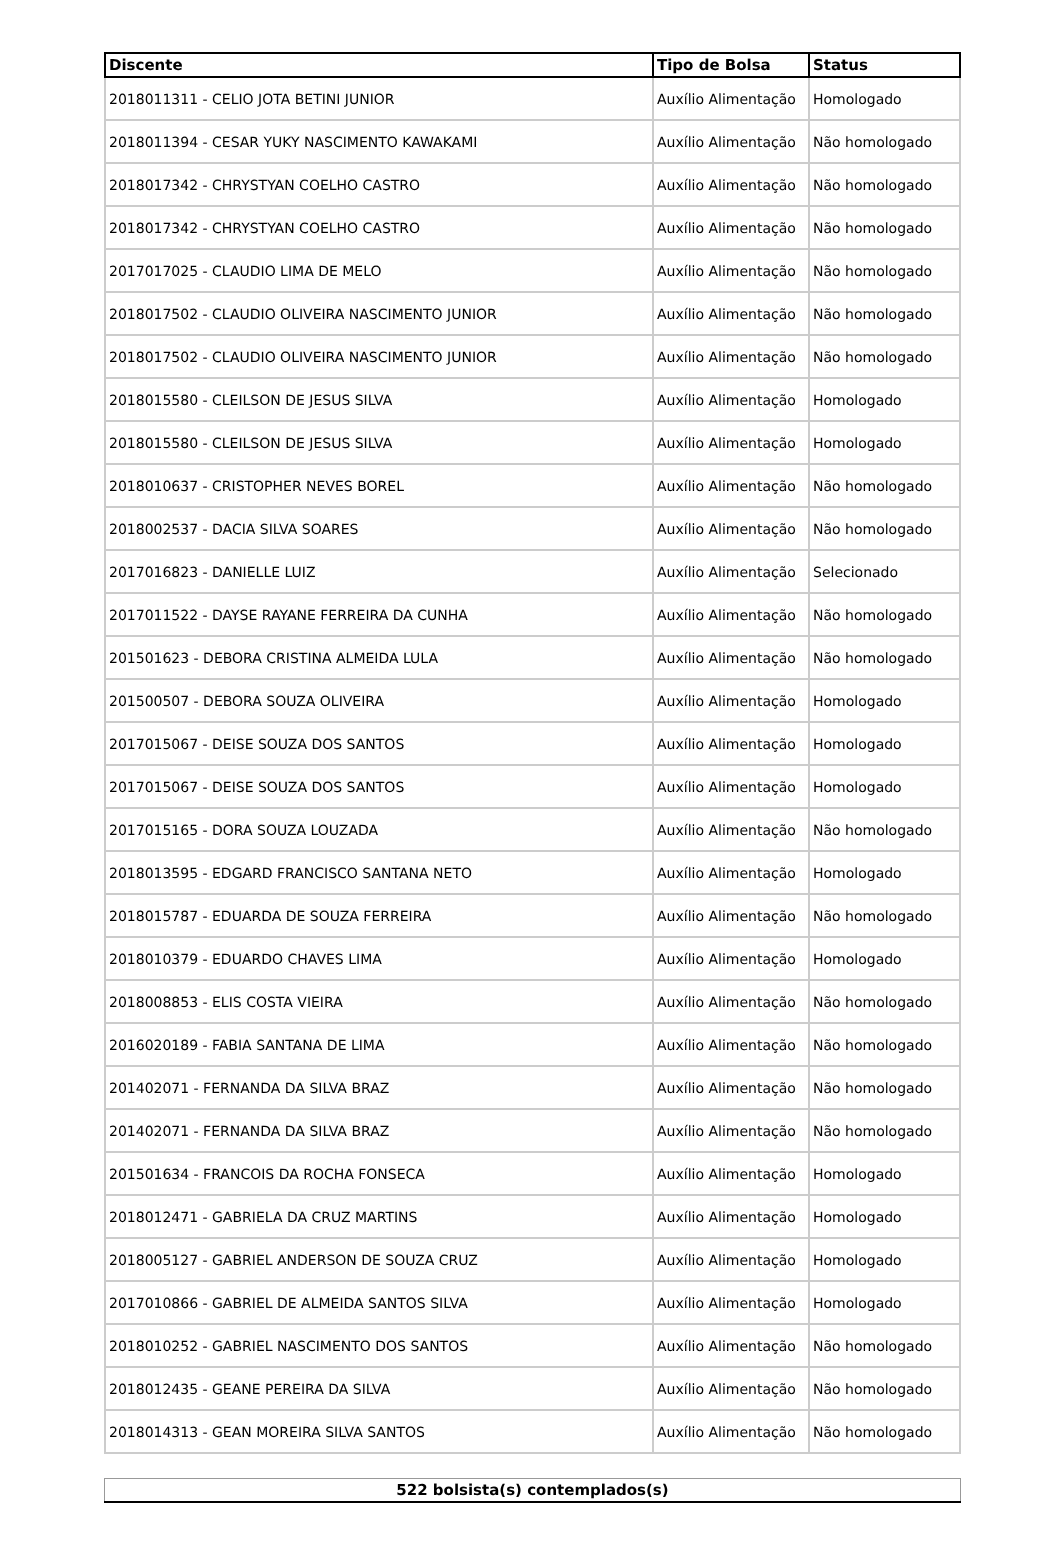| Discente | Tipo de Bolsa | Status |
| --- | --- | --- |
| 2018011311 - CELIO JOTA BETINI JUNIOR | Auxílio Alimentação | Homologado |
| 2018011394 - CESAR YUKY NASCIMENTO KAWAKAMI | Auxílio Alimentação | Não homologado |
| 2018017342 - CHRYSTYAN COELHO CASTRO | Auxílio Alimentação | Não homologado |
| 2018017342 - CHRYSTYAN COELHO CASTRO | Auxílio Alimentação | Não homologado |
| 2017017025 - CLAUDIO LIMA DE MELO | Auxílio Alimentação | Não homologado |
| 2018017502 - CLAUDIO OLIVEIRA NASCIMENTO JUNIOR | Auxílio Alimentação | Não homologado |
| 2018017502 - CLAUDIO OLIVEIRA NASCIMENTO JUNIOR | Auxílio Alimentação | Não homologado |
| 2018015580 - CLEILSON DE JESUS SILVA | Auxílio Alimentação | Homologado |
| 2018015580 - CLEILSON DE JESUS SILVA | Auxílio Alimentação | Homologado |
| 2018010637 - CRISTOPHER NEVES BOREL | Auxílio Alimentação | Não homologado |
| 2018002537 - DACIA SILVA SOARES | Auxílio Alimentação | Não homologado |
| 2017016823 - DANIELLE LUIZ | Auxílio Alimentação | Selecionado |
| 2017011522 - DAYSE RAYANE FERREIRA DA CUNHA | Auxílio Alimentação | Não homologado |
| 201501623 - DEBORA CRISTINA ALMEIDA LULA | Auxílio Alimentação | Não homologado |
| 201500507 - DEBORA SOUZA OLIVEIRA | Auxílio Alimentação | Homologado |
| 2017015067 - DEISE SOUZA DOS SANTOS | Auxílio Alimentação | Homologado |
| 2017015067 - DEISE SOUZA DOS SANTOS | Auxílio Alimentação | Homologado |
| 2017015165 - DORA SOUZA LOUZADA | Auxílio Alimentação | Não homologado |
| 2018013595 - EDGARD FRANCISCO SANTANA NETO | Auxílio Alimentação | Homologado |
| 2018015787 - EDUARDA DE SOUZA FERREIRA | Auxílio Alimentação | Não homologado |
| 2018010379 - EDUARDO CHAVES LIMA | Auxílio Alimentação | Homologado |
| 2018008853 - ELIS COSTA VIEIRA | Auxílio Alimentação | Não homologado |
| 2016020189 - FABIA SANTANA DE LIMA | Auxílio Alimentação | Não homologado |
| 201402071 - FERNANDA DA SILVA BRAZ | Auxílio Alimentação | Não homologado |
| 201402071 - FERNANDA DA SILVA BRAZ | Auxílio Alimentação | Não homologado |
| 201501634 - FRANCOIS DA ROCHA FONSECA | Auxílio Alimentação | Homologado |
| 2018012471 - GABRIELA DA CRUZ MARTINS | Auxílio Alimentação | Homologado |
| 2018005127 - GABRIEL ANDERSON DE SOUZA CRUZ | Auxílio Alimentação | Homologado |
| 2017010866 - GABRIEL DE ALMEIDA SANTOS SILVA | Auxílio Alimentação | Homologado |
| 2018010252 - GABRIEL NASCIMENTO DOS SANTOS | Auxílio Alimentação | Não homologado |
| 2018012435 - GEANE PEREIRA DA SILVA | Auxílio Alimentação | Não homologado |
| 2018014313 - GEAN MOREIRA SILVA SANTOS | Auxílio Alimentação | Não homologado |
| 522 bolsista(s) contemplados(s) |